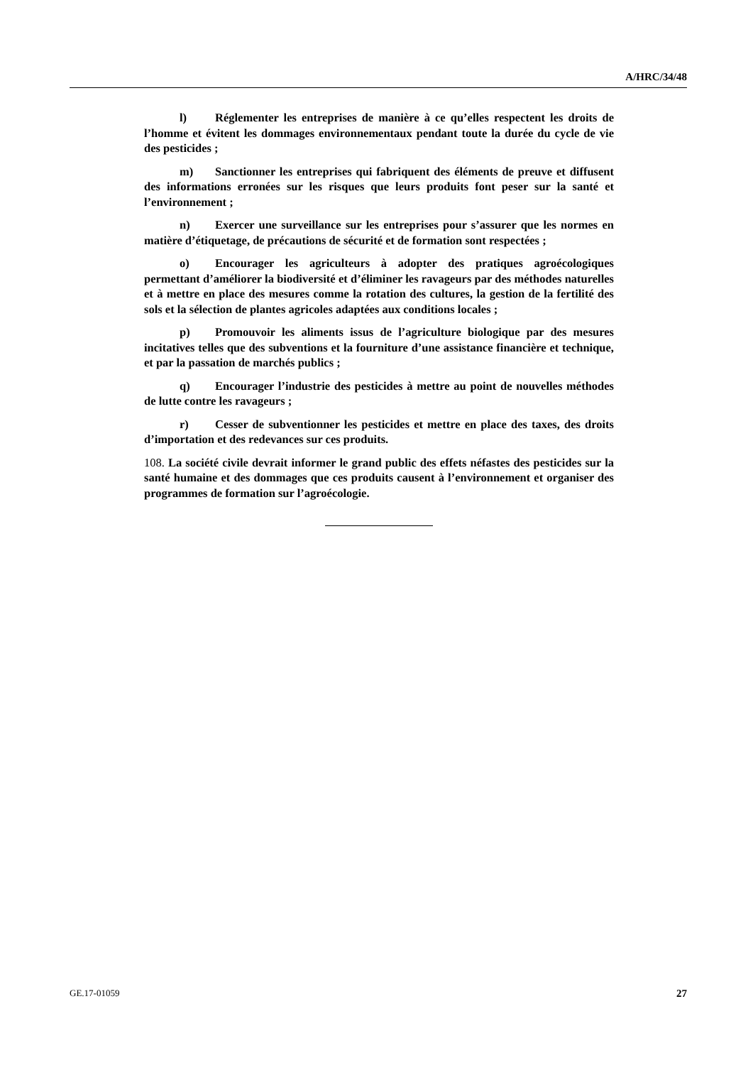A/HRC/34/48
l) Réglementer les entreprises de manière à ce qu’elles respectent les droits de l’homme et évitent les dommages environnementaux pendant toute la durée du cycle de vie des pesticides ;
m) Sanctionner les entreprises qui fabriquent des éléments de preuve et diffusent des informations erronées sur les risques que leurs produits font peser sur la santé et l’environnement ;
n) Exercer une surveillance sur les entreprises pour s’assurer que les normes en matière d’étiquetage, de précautions de sécurité et de formation sont respectées ;
o) Encourager les agriculteurs à adopter des pratiques agroécologiques permettant d’améliorer la biodiversité et d’éliminer les ravageurs par des méthodes naturelles et à mettre en place des mesures comme la rotation des cultures, la gestion de la fertilité des sols et la sélection de plantes agricoles adaptées aux conditions locales ;
p) Promouvoir les aliments issus de l’agriculture biologique par des mesures incitatives telles que des subventions et la fourniture d’une assistance financière et technique, et par la passation de marchés publics ;
q) Encourager l’industrie des pesticides à mettre au point de nouvelles méthodes de lutte contre les ravageurs ;
r) Cesser de subventionner les pesticides et mettre en place des taxes, des droits d’importation et des redevances sur ces produits.
108. La société civile devrait informer le grand public des effets néfastes des pesticides sur la santé humaine et des dommages que ces produits causent à l’environnement et organiser des programmes de formation sur l’agroécologie.
GE.17-01059 27